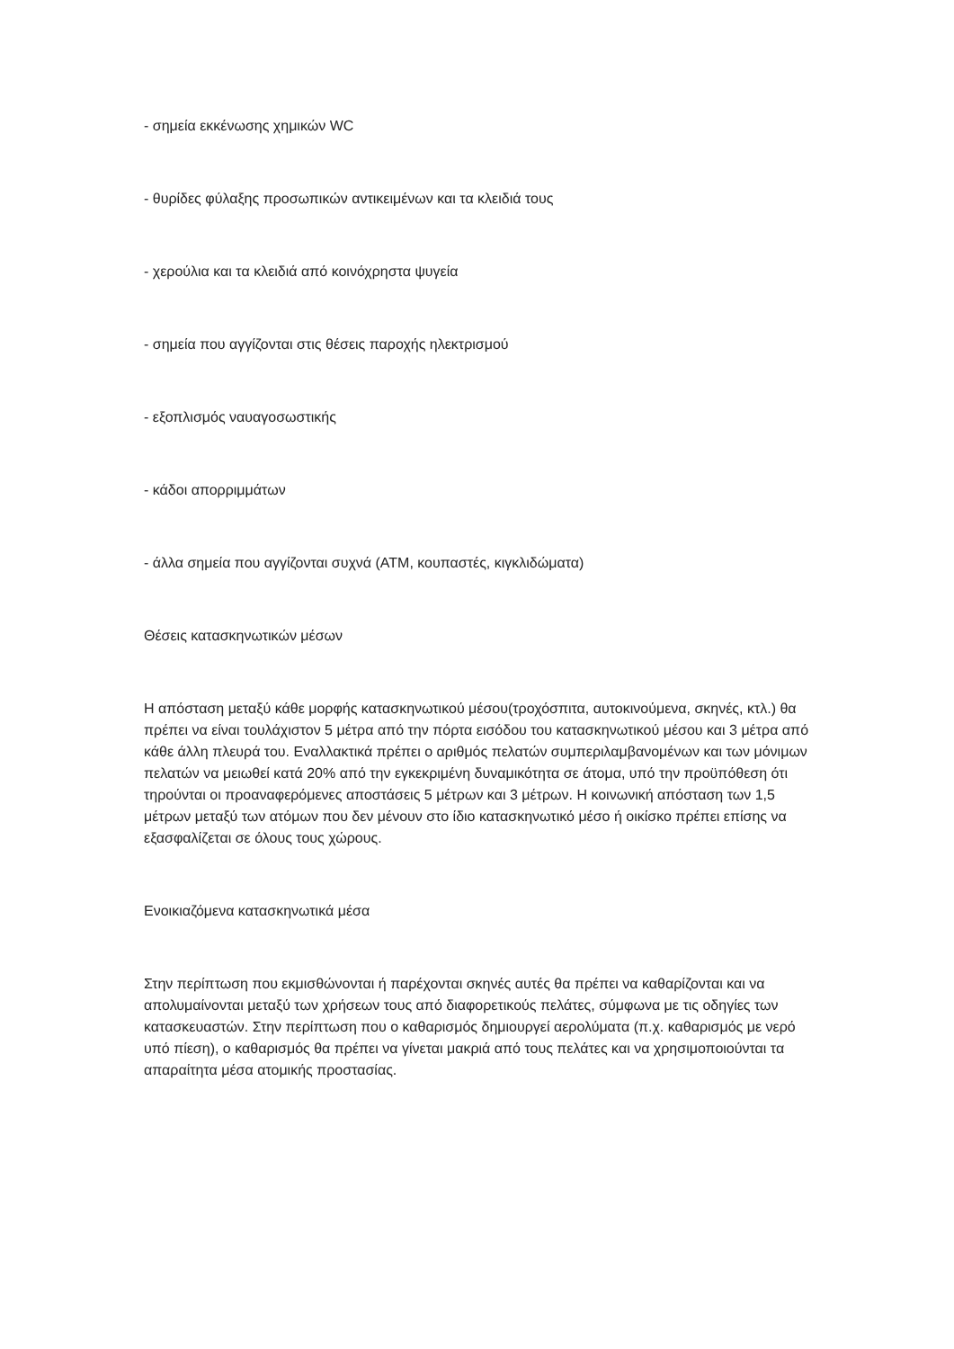- σημεία εκκένωσης χημικών WC
- θυρίδες φύλαξης προσωπικών αντικειμένων και τα κλειδιά τους
- χερούλια και τα κλειδιά από κοινόχρηστα ψυγεία
- σημεία που αγγίζονται στις θέσεις παροχής ηλεκτρισμού
- εξοπλισμός ναυαγοσωστικής
- κάδοι απορριμμάτων
- άλλα σημεία που αγγίζονται συχνά (ATM, κουπαστές, κιγκλιδώματα)
Θέσεις κατασκηνωτικών μέσων
Η απόσταση μεταξύ κάθε μορφής κατασκηνωτικού μέσου(τροχόσπιτα, αυτοκινούμενα, σκηνές, κτλ.) θα πρέπει να είναι τουλάχιστον 5 μέτρα από την πόρτα εισόδου του κατασκηνωτικού μέσου και 3 μέτρα από κάθε άλλη πλευρά του. Εναλλακτικά πρέπει ο αριθμός πελατών συμπεριλαμβανομένων και των μόνιμων πελατών να μειωθεί κατά 20% από την εγκεκριμένη δυναμικότητα σε άτομα, υπό την προϋπόθεση ότι τηρούνται οι προαναφερόμενες αποστάσεις 5 μέτρων και 3 μέτρων. Η κοινωνική απόσταση των 1,5 μέτρων μεταξύ των ατόμων που δεν μένουν στο ίδιο κατασκηνωτικό μέσο ή οικίσκο πρέπει επίσης να εξασφαλίζεται σε όλους τους χώρους.
Ενοικιαζόμενα κατασκηνωτικά μέσα
Στην περίπτωση που εκμισθώνονται ή παρέχονται σκηνές αυτές θα πρέπει να καθαρίζονται και να απολυμαίνονται μεταξύ των χρήσεων τους από διαφορετικούς πελάτες, σύμφωνα με τις οδηγίες των κατασκευαστών. Στην περίπτωση που ο καθαρισμός δημιουργεί αερολύματα (π.χ. καθαρισμός με νερό υπό πίεση), ο καθαρισμός θα πρέπει να γίνεται μακριά από τους πελάτες και να χρησιμοποιούνται τα απαραίτητα μέσα ατομικής προστασίας.